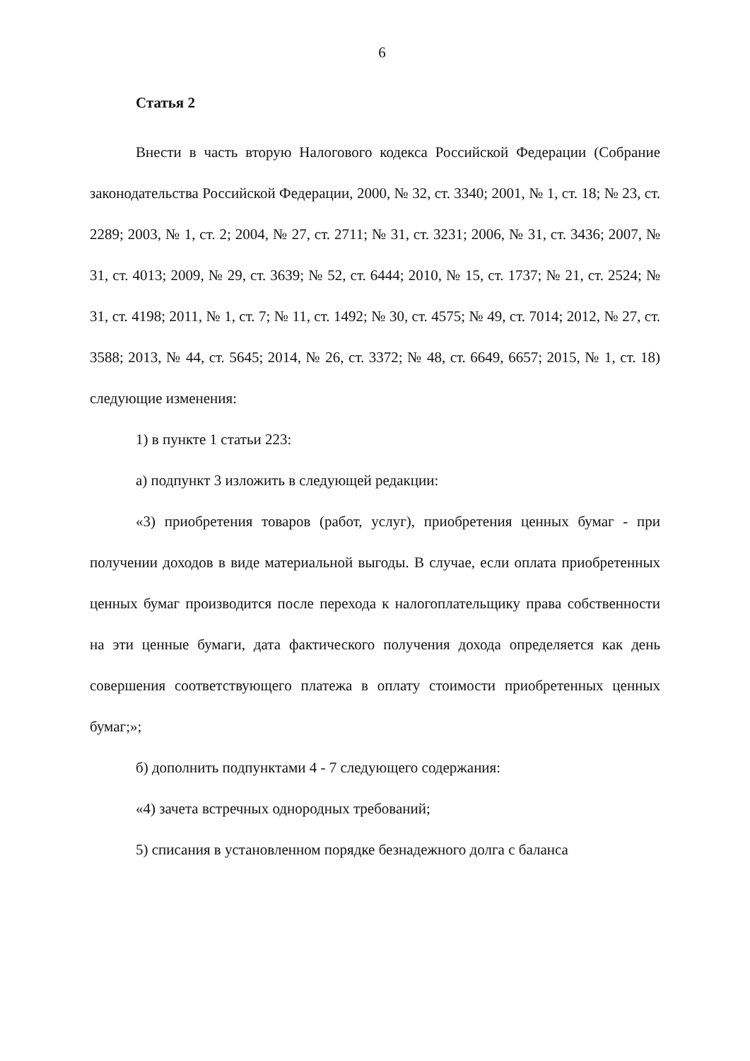6
Статья 2
Внести в часть вторую Налогового кодекса Российской Федерации (Собрание законодательства Российской Федерации, 2000, № 32, ст. 3340; 2001, № 1, ст. 18; № 23, ст. 2289; 2003, № 1, ст. 2; 2004, № 27, ст. 2711; № 31, ст. 3231; 2006, № 31, ст. 3436; 2007, № 31, ст. 4013; 2009, № 29, ст. 3639; № 52, ст. 6444; 2010, № 15, ст. 1737; № 21, ст. 2524; № 31, ст. 4198; 2011, № 1, ст. 7; № 11, ст. 1492; № 30, ст. 4575; № 49, ст. 7014; 2012, № 27, ст. 3588; 2013, № 44, ст. 5645; 2014, № 26, ст. 3372; № 48, ст. 6649, 6657; 2015, № 1, ст. 18) следующие изменения:
1) в пункте 1 статьи 223:
а) подпункт 3 изложить в следующей редакции:
«3) приобретения товаров (работ, услуг), приобретения ценных бумаг - при получении доходов в виде материальной выгоды. В случае, если оплата приобретенных ценных бумаг производится после перехода к налогоплательщику права собственности на эти ценные бумаги, дата фактического получения дохода определяется как день совершения соответствующего платежа в оплату стоимости приобретенных ценных бумаг;»;
б) дополнить подпунктами 4 - 7 следующего содержания:
«4) зачета встречных однородных требований;
5) списания в установленном порядке безнадежного долга с баланса